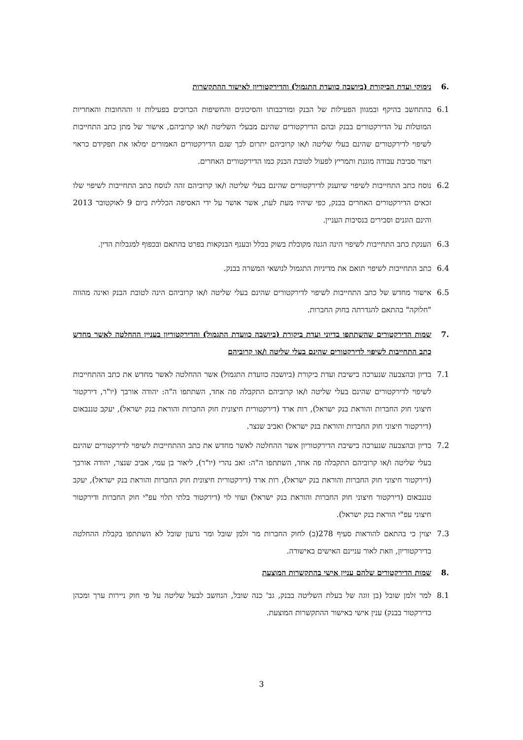.6 נימוקי ועדת הביקורת (ביושבה כוועדת התגמול) והדירקטוריון לאישור ההתקשרות
6.1 בהתחשב בהיקף ובמגוון הפעילות של הבנק ומורכבותו והסיכונים והחשיפות הכרוכים בפעילות זו וההחובות והאחריות המוטלות על הדירקטורים בבנק ובהם הדירקטורים שהינם מבעלי השליטה ו/או קרוביהם, אישור של מתן כתב התחייבות לשיפוי לדירקטורים שהינם בעלי שליטה ו/או קרוביהם יתרום לכך שגם הדירקטורים האמורים ימלאו את תפקידם כראוי ויצור סביבת עבודה מוגנת ותמריץ לפעול לטובת הבנק כמו הדירקטורים האחרים.
6.2 נוסח כתב התחייבות לשיפוי שיוענק לדירקטורים שהינם בעלי שליטה ו/או קרוביהם זהה לנוסח כתב התחייבות לשיפוי שלו זכאים הדירקטורים האחרים בבנק, כפי שיהיו מעת לעת, אשר אושר על ידי האסיפה הכללית ביום 9 לאוקטובר 2013 והינם הוגנים וסבירים בנסיבות העניין.
6.3 הענקת כתב התחייבות לשיפוי הינה הגנה מקובלת בשוק בכלל ובענף הבנקאות בפרט בהתאם ובכפוף למגבלות הדין.
6.4 כתב התחייבות לשיפוי תואם את מדיניות התגמול לנושאי המשרה בבנק.
6.5 אישור מחדש של כתב התחייבות לשיפוי לדירקטורים שהינם בעלי שליטה ו/או קרוביהם הינה לטובת הבנק ואינה מהווה "חלוקה" בהתאם להגדרתה בחוק החברות.
.7 שמות הדירקטורים שהשתתפו בדיוני ועדת ביקורת (ביושבה כוועדת התגמול) והדירקטוריון בעניין ההחלטה לאשר מחדש כתב התחייבות לשיפוי לדירקטורים שהינם בעלי שליטה ו/או קרוביהם
7.1 בדיון ובהצבעה שנערכה בישיבת ועדת ביקורת (ביושבה כוועדת התגמול) אשר ההחלטה לאשר מחדש את כתב ההתחייבות לשיפוי לדירקטורים שהינם בעלי שליטה ו/או קרוביהם התקבלה פה אחד, השתתפו ה"ה: יהודה אורבך (יו"ר, דירקטור חיצוני חוק החברות והוראת בנק ישראל), רות ארד (דירקטורית חיצונית חוק החברות והוראת בנק ישראל), יעקב טננבאום (דירקטור חיצוני חוק החברות והוראת בנק ישראל) ואביב שנצר.
7.2 בדיון ובהצבעה שנערכה בישיבת הדירקטוריון אשר ההחלטה לאשר מחדש את כתב ההתחייבות לשיפוי לדירקטורים שהינם בעלי שליטה ו/או קרוביהם התקבלה פה אחד, השתתפו ה"ה: זאב נהרי (יו"ר), ליאור בן עמי, אביב שנצר, יהודה אורבך (דירקטור חיצוני חוק החברות והוראת בנק ישראל), רות ארד (דירקטורית חיצונית חוק החברות והוראת בנק ישראל), יעקב טננבאום (דירקטור חיצוני חוק החברות והוראת בנק ישראל) ועוזי לוי (דירקטור בלתי תלוי עפ"י חוק החברות ודירקטור חיצוני עפ"י הוראת בנק ישראל).
7.3 יצוין כי בהתאם להוראות סעיף 278(ב) לחוק החברות מר זלמן שובל ומר גדעון שובל לא השתתפו בקבלת ההחלטה בדירקטוריון, וזאת לאור עניינם האישים באישורה.
.8 שמות הדירקטורים שלהם עניין אישי בהתקשרות המוצעת
8.1 למר זלמן שובל (בן זוגה של בעלת השליטה בבנק, גב' כנה שובל, הנחשב לבעל שליטה על פי חוק ניירות ערך ומכהן כדירקטור בבנק) ענין אישי באישור ההתקשרות המוצעת.
3